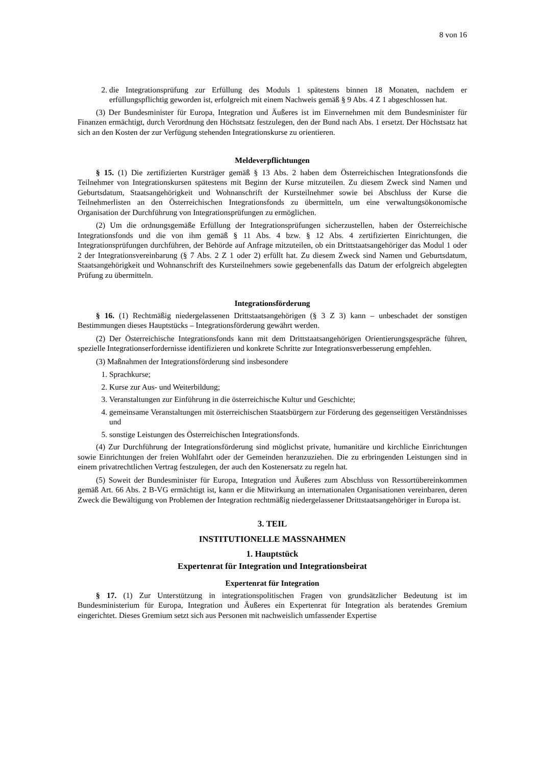8 von 16
2. die Integrationsprüfung zur Erfüllung des Moduls 1 spätestens binnen 18 Monaten, nachdem er erfüllungspflichtig geworden ist, erfolgreich mit einem Nachweis gemäß § 9 Abs. 4 Z 1 abgeschlossen hat.
(3) Der Bundesminister für Europa, Integration und Äußeres ist im Einvernehmen mit dem Bundesminister für Finanzen ermächtigt, durch Verordnung den Höchstsatz festzulegen, den der Bund nach Abs. 1 ersetzt. Der Höchstsatz hat sich an den Kosten der zur Verfügung stehenden Integrationskurse zu orientieren.
Meldeverpflichtungen
§ 15. (1) Die zertifizierten Kursträger gemäß § 13 Abs. 2 haben dem Österreichischen Integrationsfonds die Teilnehmer von Integrationskursen spätestens mit Beginn der Kurse mitzuteilen. Zu diesem Zweck sind Namen und Geburtsdatum, Staatsangehörigkeit und Wohnanschrift der Kursteilnehmer sowie bei Abschluss der Kurse die Teilnehmerlisten an den Österreichischen Integrationsfonds zu übermitteln, um eine verwaltungsökonomische Organisation der Durchführung von Integrationsprüfungen zu ermöglichen.
(2) Um die ordnungsgemäße Erfüllung der Integrationsprüfungen sicherzustellen, haben der Österreichische Integrationsfonds und die von ihm gemäß § 11 Abs. 4 bzw. § 12 Abs. 4 zertifizierten Einrichtungen, die Integrationsprüfungen durchführen, der Behörde auf Anfrage mitzuteilen, ob ein Drittstaatsangehöriger das Modul 1 oder 2 der Integrationsvereinbarung (§ 7 Abs. 2 Z 1 oder 2) erfüllt hat. Zu diesem Zweck sind Namen und Geburtsdatum, Staatsangehörigkeit und Wohnanschrift des Kursteilnehmers sowie gegebenenfalls das Datum der erfolgreich abgelegten Prüfung zu übermitteln.
Integrationsförderung
§ 16. (1) Rechtmäßig niedergelassenen Drittstaatsangehörigen (§ 3 Z 3) kann – unbeschadet der sonstigen Bestimmungen dieses Hauptstücks – Integrationsförderung gewährt werden.
(2) Der Österreichische Integrationsfonds kann mit dem Drittstaatsangehörigen Orientierungsgespräche führen, spezielle Integrationserfordernisse identifizieren und konkrete Schritte zur Integrationsverbesserung empfehlen.
(3) Maßnahmen der Integrationsförderung sind insbesondere
1. Sprachkurse;
2. Kurse zur Aus- und Weiterbildung;
3. Veranstaltungen zur Einführung in die österreichische Kultur und Geschichte;
4. gemeinsame Veranstaltungen mit österreichischen Staatsbürgern zur Förderung des gegenseitigen Verständnisses und
5. sonstige Leistungen des Österreichischen Integrationsfonds.
(4) Zur Durchführung der Integrationsförderung sind möglichst private, humanitäre und kirchliche Einrichtungen sowie Einrichtungen der freien Wohlfahrt oder der Gemeinden heranzuziehen. Die zu erbringenden Leistungen sind in einem privatrechtlichen Vertrag festzulegen, der auch den Kostenersatz zu regeln hat.
(5) Soweit der Bundesminister für Europa, Integration und Äußeres zum Abschluss von Ressortübereinkommen gemäß Art. 66 Abs. 2 B-VG ermächtigt ist, kann er die Mitwirkung an internationalen Organisationen vereinbaren, deren Zweck die Bewältigung von Problemen der Integration rechtmäßig niedergelassener Drittstaatsangehöriger in Europa ist.
3. TEIL
INSTITUTIONELLE MASSNAHMEN
1. Hauptstück
Expertenrat für Integration und Integrationsbeirat
Expertenrat für Integration
§ 17. (1) Zur Unterstützung in integrationspolitischen Fragen von grundsätzlicher Bedeutung ist im Bundesministerium für Europa, Integration und Äußeres ein Expertenrat für Integration als beratendes Gremium eingerichtet. Dieses Gremium setzt sich aus Personen mit nachweislich umfassender Expertise